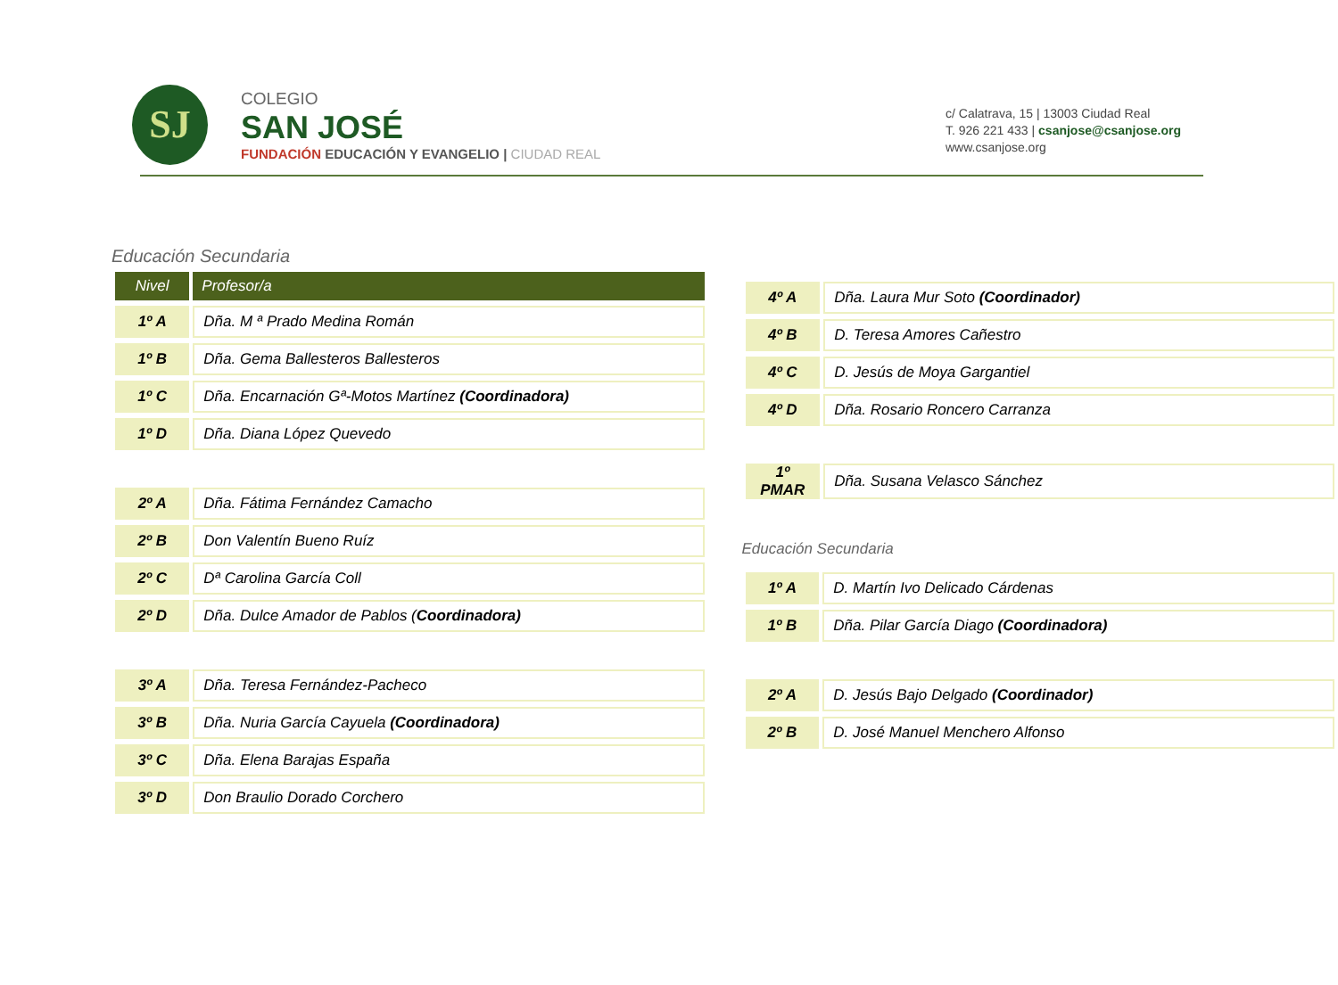SJ
COLEGIO
SAN JOSÉ
FUNDACIÓN EDUCACIÓN Y EVANGELIO | CIUDAD REAL
c/ Calatrava, 15 | 13003 Ciudad Real
T. 926 221 433 | csanjose@csanjose.org
www.csanjose.org
Educación Secundaria
| Nivel | Profesor/a |
| --- | --- |
| 1º A | Dña. M ª Prado Medina Román |
| 1º B | Dña. Gema Ballesteros Ballesteros |
| 1º C | Dña. Encarnación Gª-Motos Martínez (Coordinadora) |
| 1º D | Dña. Diana López Quevedo |
| 2º A | Dña. Fátima Fernández Camacho |
| 2º B | Don Valentín Bueno Ruíz |
| 2º C | Dª Carolina García Coll |
| 2º D | Dña. Dulce Amador de Pablos ( Coordinadora) |
| 3º A | Dña. Teresa Fernández-Pacheco |
| 3º B | Dña. Nuria García Cayuela (Coordinadora) |
| 3º C | Dña. Elena Barajas España |
| 3º D | Don Braulio Dorado Corchero |
| 4º A | Dña. Laura Mur Soto (Coordinador) |
| 4º B | D. Teresa Amores Cañestro |
| 4º C | D. Jesús de Moya Gargantiel |
| 4º D | Dña. Rosario Roncero Carranza |
| 1º PMAR | Dña. Susana Velasco Sánchez |
Educación Secundaria
| 1º A | D. Martín Ivo Delicado Cárdenas |
| 1º B | Dña. Pilar García Diago (Coordinadora) |
| 2º A | D. Jesús Bajo Delgado (Coordinador) |
| 2º B | D. José Manuel Menchero Alfonso |